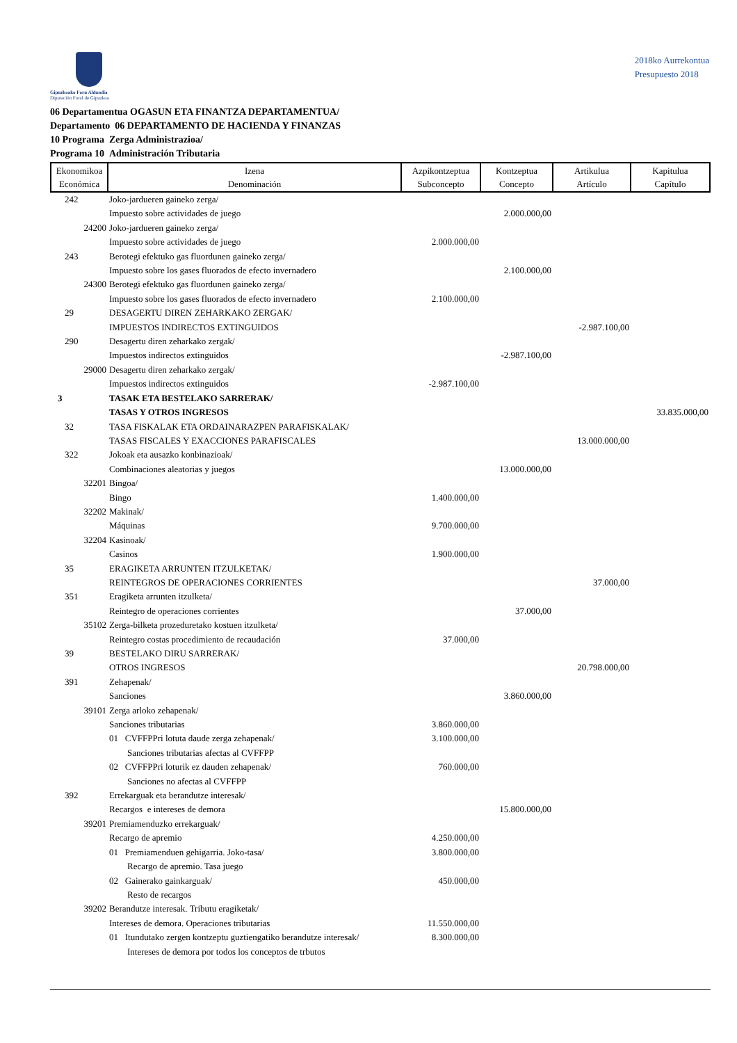Gipuzkoako Foru Aldundia
Diputación Foral de Gipuzkoa
2018ko Aurrekontua
Presupuesto 2018
06 Departamentua OGASUN ETA FINANTZA DEPARTAMENTUA/
Departamento 06 DEPARTAMENTO DE HACIENDA Y FINANZAS
10 Programa Zerga Administrazioa/
Programa 10 Administración Tributaria
| Ekonomikoa Económica | Izena Denominación | Azpikontzeptua Subconcepto | Kontzeptua Concepto | Artikulua Artículo | Kapitulua Capítulo |
| --- | --- | --- | --- | --- | --- |
| 242 | Joko-jardueren gaineko zerga/ Impuesto sobre actividades de juego | | 2.000.000,00 | | |
| 24200 | Joko-jardueren gaineko zerga/ Impuesto sobre actividades de juego | 2.000.000,00 | | | |
| 243 | Berotegi efektuko gas fluordunen gaineko zerga/ Impuesto sobre los gases fluorados de efecto invernadero | | 2.100.000,00 | | |
| 24300 | Berotegi efektuko gas fluordunen gaineko zerga/ Impuesto sobre los gases fluorados de efecto invernadero | 2.100.000,00 | | | |
| 29 | DESAGERTU DIREN ZEHARKAKO ZERGAK/ IMPUESTOS INDIRECTOS EXTINGUIDOS | | | -2.987.100,00 | |
| 290 | Desagertu diren zeharkako zergak/ Impuestos indirectos extinguidos | | -2.987.100,00 | | |
| 29000 | Desagertu diren zeharkako zergak/ Impuestos indirectos extinguidos | -2.987.100,00 | | | |
| 3 | TASAK ETA BESTELAKO SARRERAK/ TASAS Y OTROS INGRESOS | | | | 33.835.000,00 |
| 32 | TASA FISKALAK ETA ORDAINARAZPEN PARAFISKALAK/ TASAS FISCALES Y EXACCIONES PARAFISCALES | | | 13.000.000,00 | |
| 322 | Jokoak eta ausazko konbinazioak/ Combinaciones aleatorias y juegos | | 13.000.000,00 | | |
| 32201 | Bingoa/ Bingo | 1.400.000,00 | | | |
| 32202 | Makinak/ Máquinas | 9.700.000,00 | | | |
| 32204 | Kasinoak/ Casinos | 1.900.000,00 | | | |
| 35 | ERAGIKETA ARRUNTEN ITZULKETAK/ REINTEGROS DE OPERACIONES CORRIENTES | | | 37.000,00 | |
| 351 | Eragiketa arrunten itzulketa/ Reintegro de operaciones corrientes | | 37.000,00 | | |
| 35102 | Zerga-bilketa prozeduretako kostuen itzulketa/ Reintegro costas procedimiento de recaudación | 37.000,00 | | | |
| 39 | BESTELAKO DIRU SARRERAK/ OTROS INGRESOS | | | 20.798.000,00 | |
| 391 | Zehapenak/ Sanciones | | 3.860.000,00 | | |
| 39101 | Zerga arloko zehapenak/ Sanciones tributarias | 3.860.000,00 | | | |
| | 01 CVFFPPri lotuta daude zerga zehapenak/ Sanciones tributarias afectas al CVFFPP | 3.100.000,00 | | | |
| | 02 CVFFPPri loturik ez dauden zehapenak/ Sanciones no afectas al CVFFPP | 760.000,00 | | | |
| 392 | Errekarguak eta berandutze interesak/ Recargos e intereses de demora | | 15.800.000,00 | | |
| 39201 | Premiamenduzko errekarguak/ Recargo de apremio | 4.250.000,00 | | | |
| | 01 Premiamenduen gehigarria. Joko-tasa/ Recargo de apremio. Tasa juego | 3.800.000,00 | | | |
| | 02 Gainerako gainkarguak/ Resto de recargos | 450.000,00 | | | |
| 39202 | Berandutze interesak. Tributu eragiketak/ Intereses de demora. Operaciones tributarias | 11.550.000,00 | | | |
| | 01 Itundutako zergen kontzeptu guztiengatiko berandutze interesak/ Intereses de demora por todos los conceptos de trbutos | 8.300.000,00 | | | |